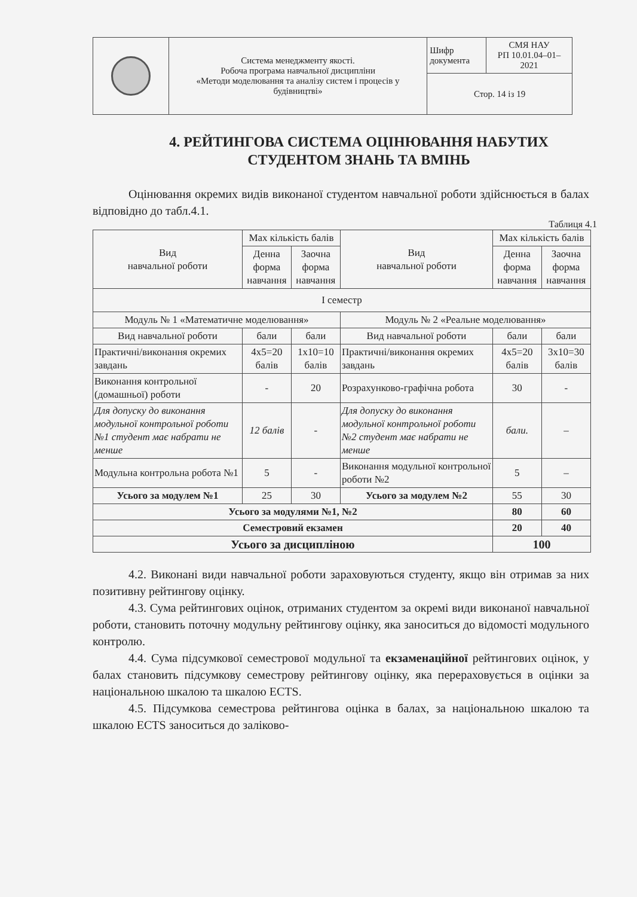| | Система менеджменту якості. Робоча програма навчальної дисципліни «Методи моделювання та аналізу систем і процесів у будівництві» | Шифр документа | СМЯ НАУ РП 10.01.04–01–2021 |
| | | Стор. 14 із 19 | |
4. РЕЙТИНГОВА СИСТЕМА ОЦІНЮВАННЯ НАБУТИХ
СТУДЕНТОМ ЗНАНЬ ТА ВМІНЬ
Оцінювання окремих видів виконаної студентом навчальної роботи здійснюється в балах відповідно до табл.4.1.
Таблиця 4.1
| Вид навчальної роботи | Max кількість балів | | Вид навчальної роботи | Max кількість балів | |
| --- | --- | --- | --- | --- | --- |
| | Денна форма навчання | Заочна форма навчання | | Денна форма навчання | Заочна форма навчання |
| I семестр | | | | | |
| Модуль № 1 «Математичне моделювання» | | | Модуль № 2 «Реальне моделювання» | | |
| Вид навчальної роботи | бали | бали | Вид навчальної роботи | бали | бали |
| Практичні/виконання окремих завдань | 4x5=20 балів | 1x10=10 балів | Практичні/виконання окремих завдань | 4x5=20 балів | 3x10=30 балів |
| Виконання контрольної (домашньої) роботи | - | 20 | Розрахунково-графічна робота | 30 | - |
| Для допуску до виконання модульної контрольної роботи №1 студент має набрати не менше | 12 балів | - | Для допуску до виконання модульної контрольної роботи №2 студент має набрати не менше | бали. | – |
| Модульна контрольна робота №1 | 5 | - | Виконання модульної контрольної роботи №2 | 5 | – |
| Усього за модулем №1 | 25 | 30 | Усього за модулем №2 | 55 | 30 |
| Усього за модулями №1, №2 | | | | 80 | 60 |
| Семестровий екзамен | | | | 20 | 40 |
| Усього за дисципліною | | | | 100 | |
4.2. Виконані види навчальної роботи зараховуються студенту, якщо він отримав за них позитивну рейтингову оцінку.
4.3. Сума рейтингових оцінок, отриманих студентом за окремі види виконаної навчальної роботи, становить поточну модульну рейтингову оцінку, яка заноситься до відомості модульного контролю.
4.4. Сума підсумкової семестрової модульної та екзаменаційної рейтингових оцінок, у балах становить підсумкову семестрову рейтингову оцінку, яка перераховується в оцінки за національною шкалою та шкалою ECTS.
4.5. Підсумкова семестрова рейтингова оцінка в балах, за національною шкалою та шкалою ECTS заноситься до заліково-